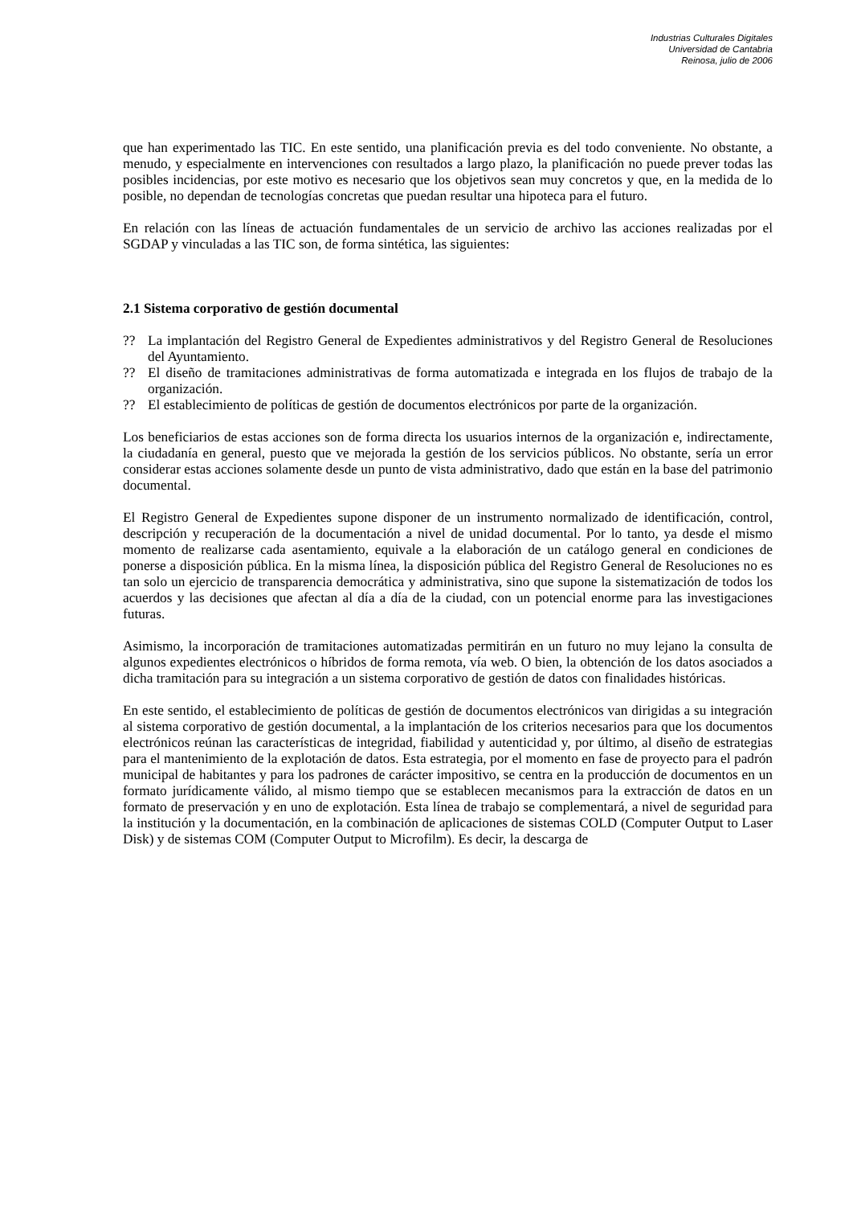Industrias Culturales Digitales
Universidad de Cantabria
Reinosa, julio de 2006
que han experimentado las TIC. En este sentido, una planificación previa es del todo conveniente. No obstante, a menudo, y especialmente en intervenciones con resultados a largo plazo, la planificación no puede prever todas las posibles incidencias, por este motivo es necesario que los objetivos sean muy concretos y que, en la medida de lo posible, no dependan de tecnologías concretas que puedan resultar una hipoteca para el futuro.
En relación con las líneas de actuación fundamentales de un servicio de archivo las acciones realizadas por el SGDAP y vinculadas a las TIC son, de forma sintética, las siguientes:
2.1 Sistema corporativo de gestión documental
?? La implantación del Registro General de Expedientes administrativos y del Registro General de Resoluciones del Ayuntamiento.
?? El diseño de tramitaciones administrativas de forma automatizada e integrada en los flujos de trabajo de la organización.
?? El establecimiento de políticas de gestión de documentos electrónicos por parte de la organización.
Los beneficiarios de estas acciones son de forma directa los usuarios internos de la organización e, indirectamente, la ciudadanía en general, puesto que ve mejorada la gestión de los servicios públicos. No obstante, sería un error considerar estas acciones solamente desde un punto de vista administrativo, dado que están en la base del patrimonio documental.
El Registro General de Expedientes supone disponer de un instrumento normalizado de identificación, control, descripción y recuperación de la documentación a nivel de unidad documental. Por lo tanto, ya desde el mismo momento de realizarse cada asentamiento, equivale a la elaboración de un catálogo general en condiciones de ponerse a disposición pública. En la misma línea, la disposición pública del Registro General de Resoluciones no es tan solo un ejercicio de transparencia democrática y administrativa, sino que supone la sistematización de todos los acuerdos y las decisiones que afectan al día a día de la ciudad, con un potencial enorme para las investigaciones futuras.
Asimismo, la incorporación de tramitaciones automatizadas permitirán en un futuro no muy lejano la consulta de algunos expedientes electrónicos o híbridos de forma remota, vía web. O bien, la obtención de los datos asociados a dicha tramitación para su integración a un sistema corporativo de gestión de datos con finalidades históricas.
En este sentido, el establecimiento de políticas de gestión de documentos electrónicos van dirigidas a su integración al sistema corporativo de gestión documental, a la implantación de los criterios necesarios para que los documentos electrónicos reúnan las características de integridad, fiabilidad y autenticidad y, por último, al diseño de estrategias para el mantenimiento de la explotación de datos. Esta estrategia, por el momento en fase de proyecto para el padrón municipal de habitantes y para los padrones de carácter impositivo, se centra en la producción de documentos en un formato jurídicamente válido, al mismo tiempo que se establecen mecanismos para la extracción de datos en un formato de preservación y en uno de explotación. Esta línea de trabajo se complementará, a nivel de seguridad para la institución y la documentación, en la combinación de aplicaciones de sistemas COLD (Computer Output to Laser Disk) y de sistemas COM (Computer Output to Microfilm). Es decir, la descarga de